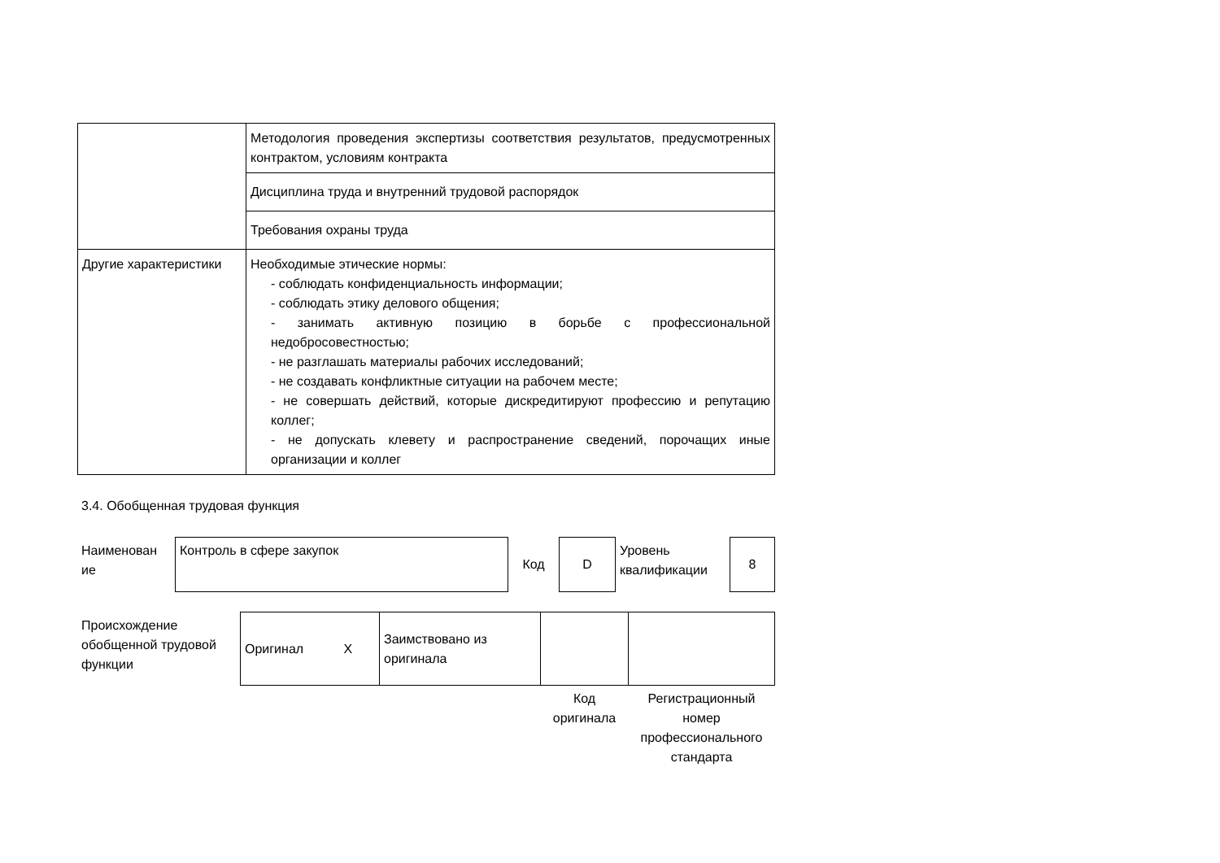| | Методология проведения экспертизы соответствия результатов, предусмотренных контрактом, условиям контракта |
| | Дисциплина труда и внутренний трудовой распорядок |
| | Требования охраны труда |
| Другие характеристики | Необходимые этические нормы: - соблюдать конфиденциальность информации; - соблюдать этику делового общения; - занимать активную позицию в борьбе с профессиональной недобросовестностью; - не разглашать материалы рабочих исследований; - не создавать конфликтные ситуации на рабочем месте; - не совершать действий, которые дискредитируют профессию и репутацию коллег; - не допускать клевету и распространение сведений, порочащих иные организации и коллег |
3.4. Обобщенная трудовая функция
| Наименован ие | Контроль в сфере закупок | Код | D | Уровень квалификации | 8 |
| Происхождение обобщенной трудовой функции | Оригинал Х | Заимствовано из оригинала | | |
| | | | Код оригинала | Регистрационный номер профессионального стандарта |